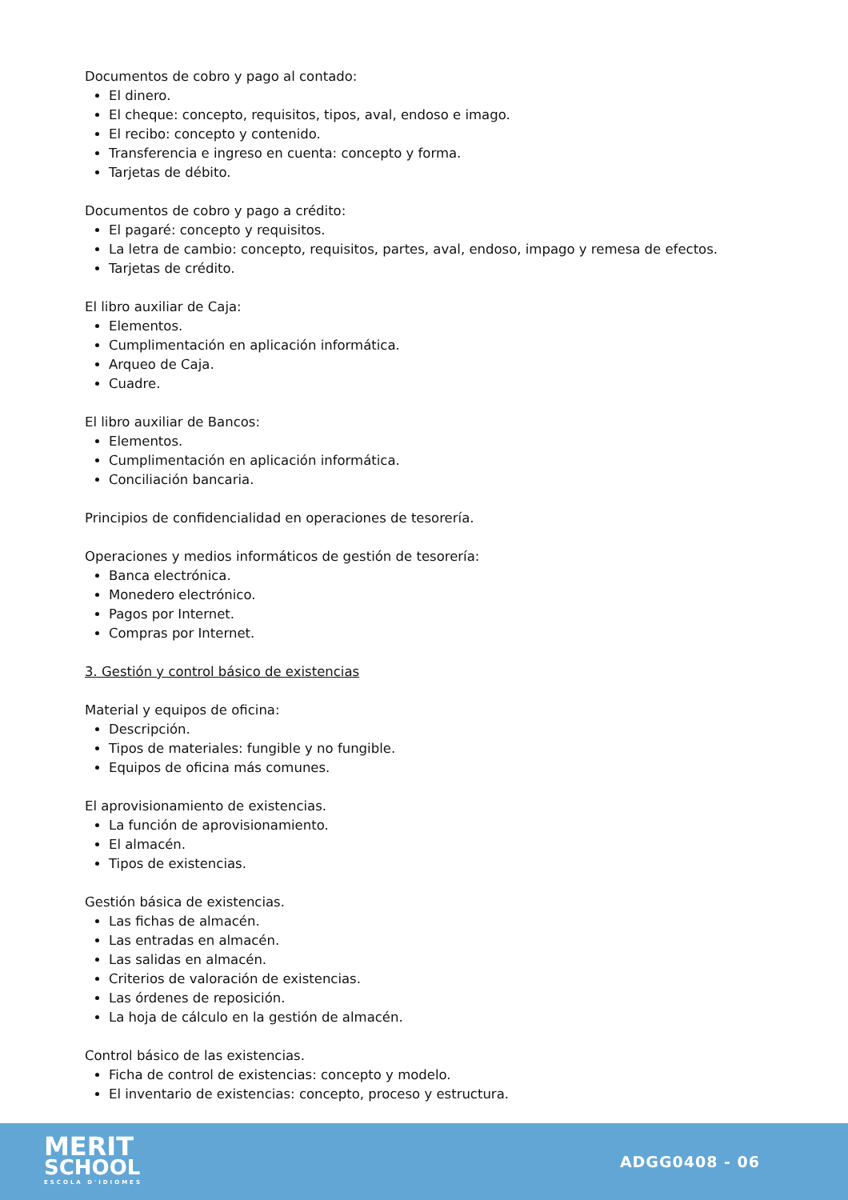Documentos de cobro y pago al contado:
El dinero.
El cheque: concepto, requisitos, tipos, aval, endoso e imago.
El recibo: concepto y contenido.
Transferencia e ingreso en cuenta: concepto y forma.
Tarjetas de débito.
Documentos de cobro y pago a crédito:
El pagaré: concepto y requisitos.
La letra de cambio: concepto, requisitos, partes, aval, endoso, impago y remesa de efectos.
Tarjetas de crédito.
El libro auxiliar de Caja:
Elementos.
Cumplimentación en aplicación informática.
Arqueo de Caja.
Cuadre.
El libro auxiliar de Bancos:
Elementos.
Cumplimentación en aplicación informática.
Conciliación bancaria.
Principios de confidencialidad en operaciones de tesorería.
Operaciones y medios informáticos de gestión de tesorería:
Banca electrónica.
Monedero electrónico.
Pagos por Internet.
Compras por Internet.
3. Gestión y control básico de existencias
Material y equipos de oficina:
Descripción.
Tipos de materiales: fungible y no fungible.
Equipos de oficina más comunes.
El aprovisionamiento de existencias.
La función de aprovisionamiento.
El almacén.
Tipos de existencias.
Gestión básica de existencias.
Las fichas de almacén.
Las entradas en almacén.
Las salidas en almacén.
Criterios de valoración de existencias.
Las órdenes de reposición.
La hoja de cálculo en la gestión de almacén.
Control básico de las existencias.
Ficha de control de existencias: concepto y modelo.
El inventario de existencias: concepto, proceso y estructura.
MERIT
SCHOOL
ESCOLA D'IDIOMES
ADGG0408 - 06